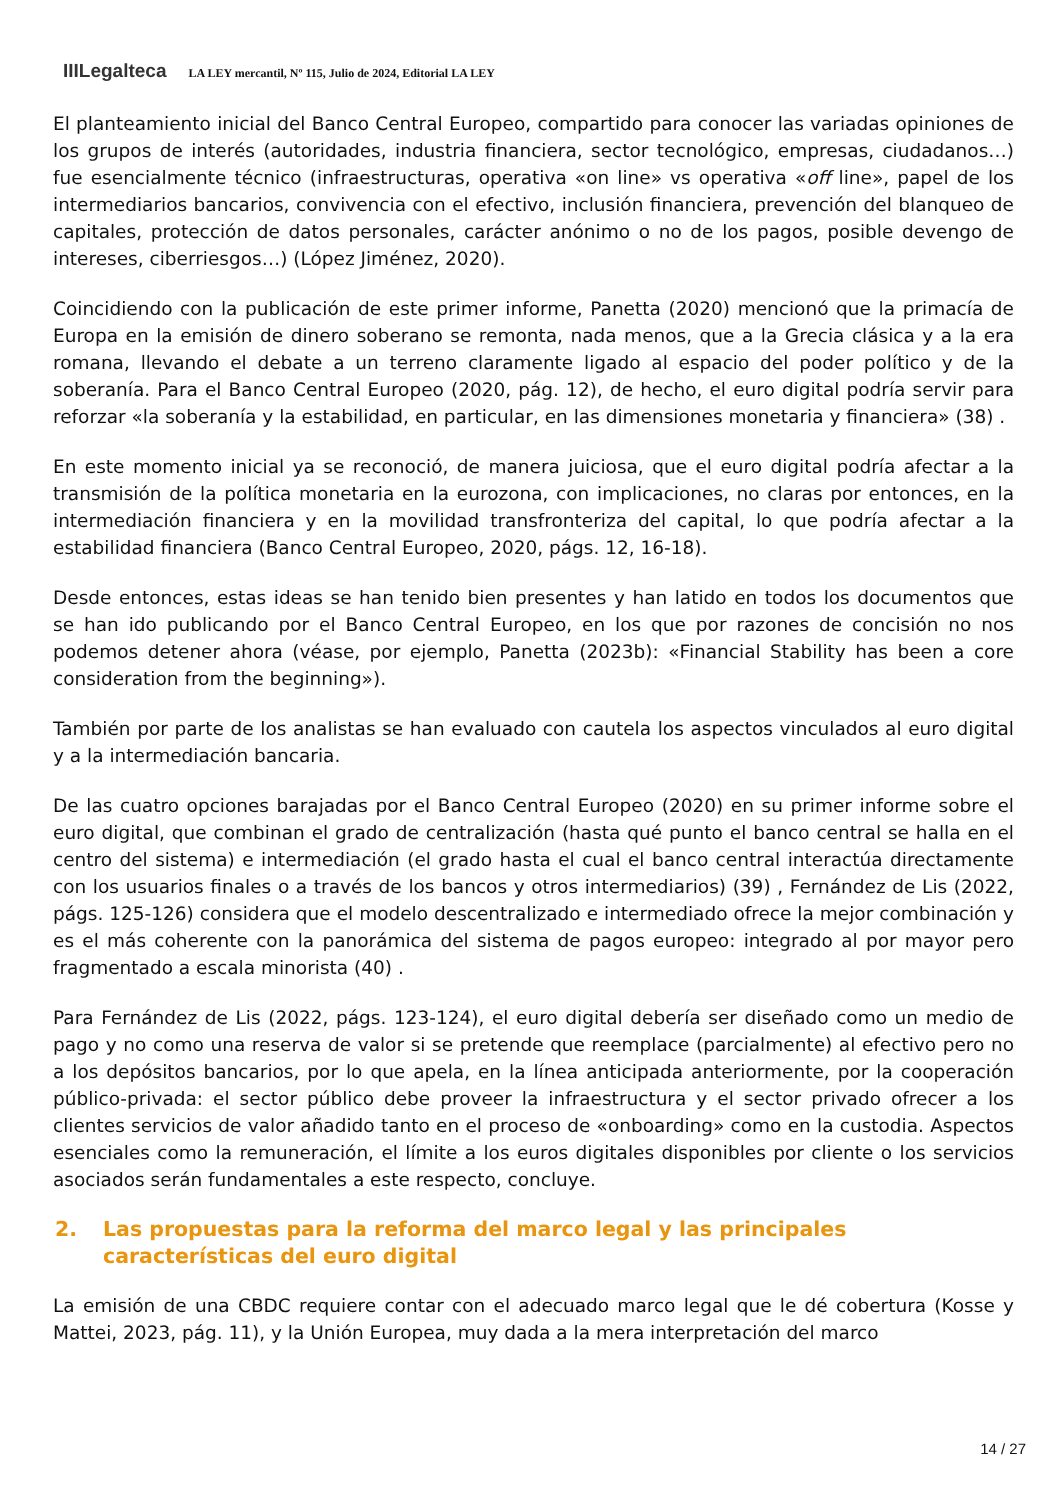IIILegalteca LA LEY mercantil, Nº 115, Julio de 2024, Editorial LA LEY
El planteamiento inicial del Banco Central Europeo, compartido para conocer las variadas opiniones de los grupos de interés (autoridades, industria financiera, sector tecnológico, empresas, ciudadanos…) fue esencialmente técnico (infraestructuras, operativa «on line» vs operativa «off line», papel de los intermediarios bancarios, convivencia con el efectivo, inclusión financiera, prevención del blanqueo de capitales, protección de datos personales, carácter anónimo o no de los pagos, posible devengo de intereses, ciberriesgos…) (López Jiménez, 2020).
Coincidiendo con la publicación de este primer informe, Panetta (2020) mencionó que la primacía de Europa en la emisión de dinero soberano se remonta, nada menos, que a la Grecia clásica y a la era romana, llevando el debate a un terreno claramente ligado al espacio del poder político y de la soberanía. Para el Banco Central Europeo (2020, pág. 12), de hecho, el euro digital podría servir para reforzar «la soberanía y la estabilidad, en particular, en las dimensiones monetaria y financiera» (38) .
En este momento inicial ya se reconoció, de manera juiciosa, que el euro digital podría afectar a la transmisión de la política monetaria en la eurozona, con implicaciones, no claras por entonces, en la intermediación financiera y en la movilidad transfronteriza del capital, lo que podría afectar a la estabilidad financiera (Banco Central Europeo, 2020, págs. 12, 16-18).
Desde entonces, estas ideas se han tenido bien presentes y han latido en todos los documentos que se han ido publicando por el Banco Central Europeo, en los que por razones de concisión no nos podemos detener ahora (véase, por ejemplo, Panetta (2023b): «Financial Stability has been a core consideration from the beginning»).
También por parte de los analistas se han evaluado con cautela los aspectos vinculados al euro digital y a la intermediación bancaria.
De las cuatro opciones barajadas por el Banco Central Europeo (2020) en su primer informe sobre el euro digital, que combinan el grado de centralización (hasta qué punto el banco central se halla en el centro del sistema) e intermediación (el grado hasta el cual el banco central interactúa directamente con los usuarios finales o a través de los bancos y otros intermediarios) (39) , Fernández de Lis (2022, págs. 125-126) considera que el modelo descentralizado e intermediado ofrece la mejor combinación y es el más coherente con la panorámica del sistema de pagos europeo: integrado al por mayor pero fragmentado a escala minorista (40) .
Para Fernández de Lis (2022, págs. 123-124), el euro digital debería ser diseñado como un medio de pago y no como una reserva de valor si se pretende que reemplace (parcialmente) al efectivo pero no a los depósitos bancarios, por lo que apela, en la línea anticipada anteriormente, por la cooperación público-privada: el sector público debe proveer la infraestructura y el sector privado ofrecer a los clientes servicios de valor añadido tanto en el proceso de «onboarding» como en la custodia. Aspectos esenciales como la remuneración, el límite a los euros digitales disponibles por cliente o los servicios asociados serán fundamentales a este respecto, concluye.
2. Las propuestas para la reforma del marco legal y las principales características del euro digital
La emisión de una CBDC requiere contar con el adecuado marco legal que le dé cobertura (Kosse y Mattei, 2023, pág. 11), y la Unión Europea, muy dada a la mera interpretación del marco
14 / 27